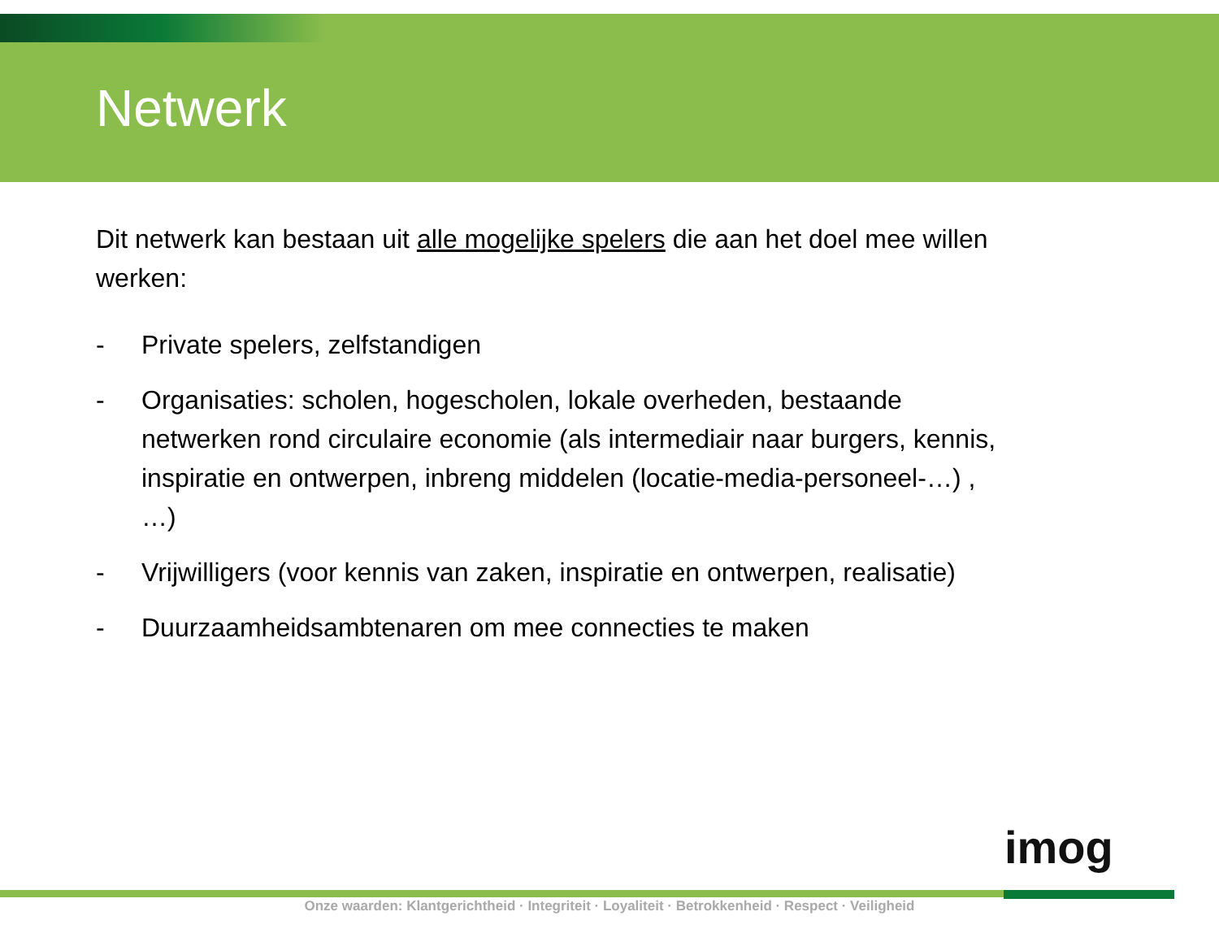Netwerk
Dit netwerk kan bestaan uit alle mogelijke spelers die aan het doel mee willen werken:
- Private spelers, zelfstandigen
- Organisaties: scholen, hogescholen, lokale overheden, bestaande netwerken rond circulaire economie (als intermediair naar burgers, kennis, inspiratie en ontwerpen, inbreng middelen (locatie-media-personeel-…) , …)
- Vrijwilligers (voor kennis van zaken, inspiratie en ontwerpen, realisatie)
- Duurzaamheidsambtenaren om mee connecties te maken
imog
Onze waarden: Klantgerichtheid · Integriteit · Loyaliteit · Betrokkenheid · Respect · Veiligheid